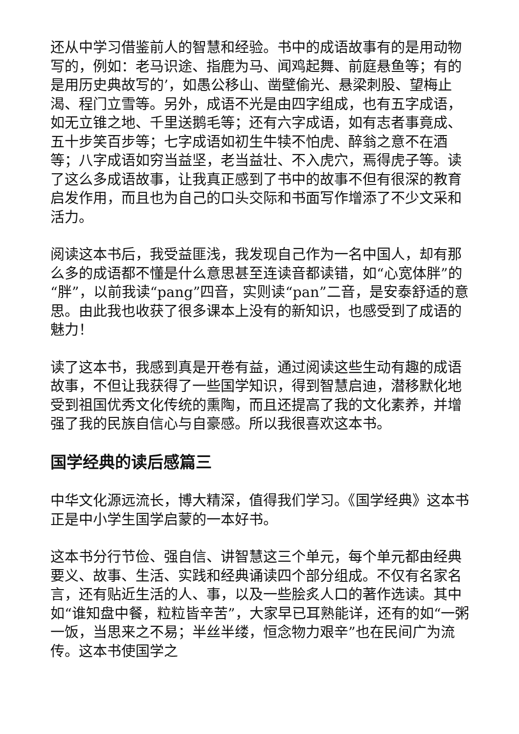还从中学习借鉴前人的智慧和经验。书中的成语故事有的是用动物写的，例如：老马识途、指鹿为马、闻鸡起舞、前庭悬鱼等；有的是用历史典故写的’，如愚公移山、凿壁偷光、悬梁刺股、望梅止渴、程门立雪等。另外，成语不光是由四字组成，也有五字成语，如无立锥之地、千里送鹅毛等；还有六字成语，如有志者事竟成、五十步笑百步等；七字成语如初生牛犊不怕虎、醉翁之意不在酒等；八字成语如穷当益坚，老当益壮、不入虎穴，焉得虎子等。读了这么多成语故事，让我真正感到了书中的故事不但有很深的教育启发作用，而且也为自己的口头交际和书面写作增添了不少文采和活力。
阅读这本书后，我受益匪浅，我发现自己作为一名中国人，却有那么多的成语都不懂是什么意思甚至连读音都读错，如“心宽体胖”的“胖”，以前我读“pang”四音，实则读“pan”二音，是安泰舒适的意思。由此我也收获了很多课本上没有的新知识，也感受到了成语的魅力！
读了这本书，我感到真是开卷有益，通过阅读这些生动有趣的成语故事，不但让我获得了一些国学知识，得到智慧启迪，潜移默化地受到祖国优秀文化传统的熏陶，而且还提高了我的文化素养，并增强了我的民族自信心与自豪感。所以我很喜欢这本书。
国学经典的读后感篇三
中华文化源远流长，博大精深，值得我们学习。《国学经典》这本书正是中小学生国学启蒙的一本好书。
这本书分行节俭、强自信、讲智慧这三个单元，每个单元都由经典要义、故事、生活、实践和经典诵读四个部分组成。不仅有名家名言，还有贴近生活的人、事，以及一些脍炙人口的著作选读。其中如“谁知盘中餐，粒粒皆辛苦”，大家早已耳熟能详，还有的如“一粥一饭，当思来之不易；半丝半缕，恒念物力艰辛”也在民间广为流传。这本书使国学之